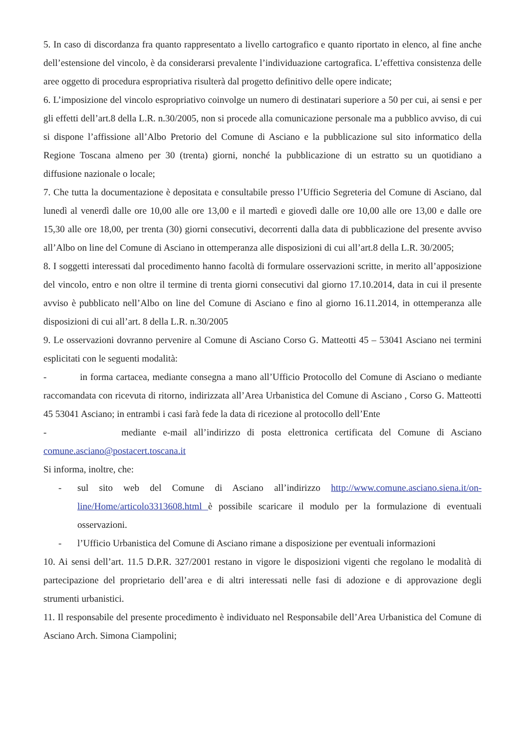5. In caso di discordanza fra quanto rappresentato a livello cartografico e quanto riportato in elenco, al fine anche dell’estensione del vincolo, è da considerarsi prevalente l’individuazione cartografica. L’effettiva consistenza delle aree oggetto di procedura espropriativa risulterà dal progetto definitivo delle opere indicate;
6. L’imposizione del vincolo espropriativo coinvolge un numero di destinatari superiore a 50 per cui, ai sensi e per gli effetti dell’art.8 della L.R. n.30/2005, non si procede alla comunicazione personale ma a pubblico avviso, di cui si dispone l’affissione all’Albo Pretorio del Comune di Asciano e la pubblicazione sul sito informatico della Regione Toscana almeno per 30 (trenta) giorni, nonché la pubblicazione di un estratto su un quotidiano a diffusione nazionale o locale;
7. Che tutta la documentazione è depositata e consultabile presso l’Ufficio Segreteria del Comune di Asciano, dal lunedì al venerdì dalle ore 10,00 alle ore 13,00 e il martedì e giovedì dalle ore 10,00 alle ore 13,00 e dalle ore 15,30 alle ore 18,00, per trenta (30) giorni consecutivi, decorrenti dalla data di pubblicazione del presente avviso all’Albo on line del Comune di Asciano in ottemperanza alle disposizioni di cui all’art.8 della L.R. 30/2005;
8. I soggetti interessati dal procedimento hanno facoltà di formulare osservazioni scritte, in merito all’apposizione del vincolo, entro e non oltre il termine di trenta giorni consecutivi dal giorno 17.10.2014, data in cui il presente avviso è pubblicato nell’Albo on line del Comune di Asciano e fino al giorno 16.11.2014, in ottemperanza alle disposizioni di cui all’art. 8 della L.R. n.30/2005
9. Le osservazioni dovranno pervenire al Comune di Asciano Corso G. Matteotti 45 – 53041 Asciano nei termini esplicitati con le seguenti modalità:
- in forma cartacea, mediante consegna a mano all’Ufficio Protocollo del Comune di Asciano o mediante raccomandata con ricevuta di ritorno, indirizzata all’Area Urbanistica del Comune di Asciano , Corso G. Matteotti 45 53041 Asciano; in entrambi i casi farà fede la data di ricezione al protocollo dell’Ente
- mediante e-mail all’indirizzo di posta elettronica certificata del Comune di Asciano comune.asciano@postacert.toscana.it
Si informa, inoltre, che:
- sul sito web del Comune di Asciano all’indirizzo http://www.comune.asciano.siena.it/on-line/Home/articolo3313608.html è possibile scaricare il modulo per la formulazione di eventuali osservazioni.
- l’Ufficio Urbanistica del Comune di Asciano rimane a disposizione per eventuali informazioni
10. Ai sensi dell’art. 11.5 D.P.R. 327/2001 restano in vigore le disposizioni vigenti che regolano le modalità di partecipazione del proprietario dell’area e di altri interessati nelle fasi di adozione e di approvazione degli strumenti urbanistici.
11. Il responsabile del presente procedimento è individuato nel Responsabile dell’Area Urbanistica del Comune di Asciano Arch. Simona Ciampolini;